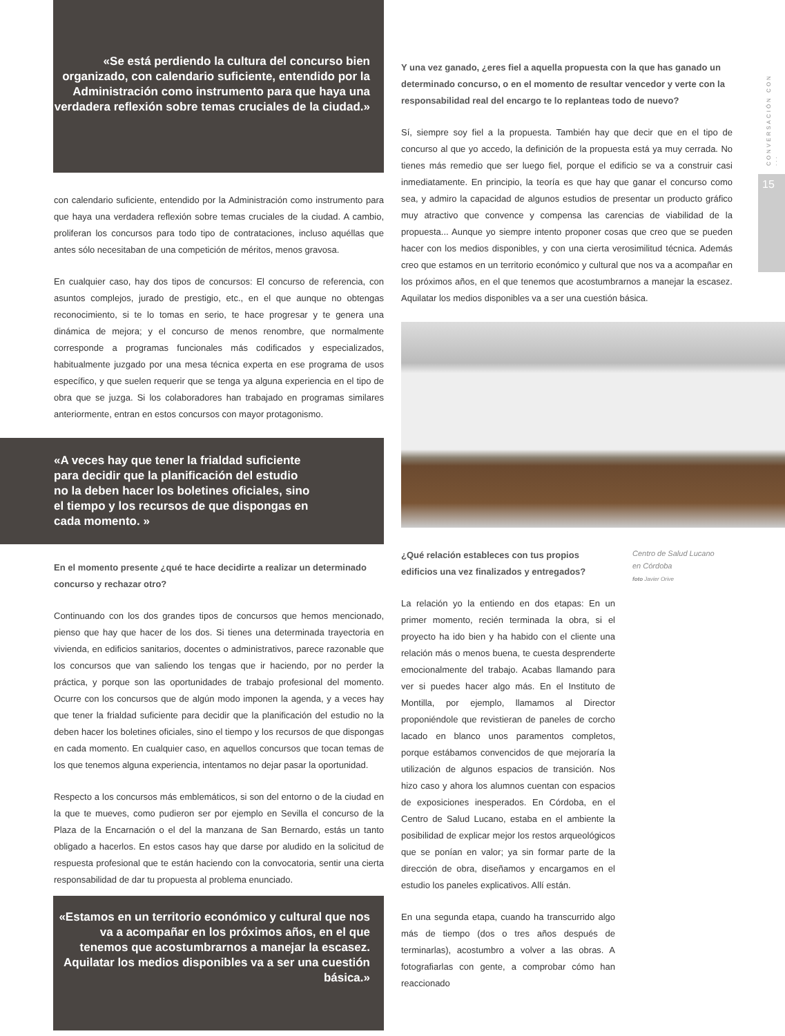«Se está perdiendo la cultura del concurso bien organizado, con calendario suficiente, entendido por la Administración como instrumento para que haya una verdadera reflexión sobre temas cruciales de la ciudad.»
con calendario suficiente, entendido por la Administración como instrumento para que haya una verdadera reflexión sobre temas cruciales de la ciudad. A cambio, proliferan los concursos para todo tipo de contrataciones, incluso aquéllas que antes sólo necesitaban de una competición de méritos, menos gravosa.
En cualquier caso, hay dos tipos de concursos: El concurso de referencia, con asuntos complejos, jurado de prestigio, etc., en el que aunque no obtengas reconocimiento, si te lo tomas en serio, te hace progresar y te genera una dinámica de mejora; y el concurso de menos renombre, que normalmente corresponde a programas funcionales más codificados y especializados, habitualmente juzgado por una mesa técnica experta en ese programa de usos específico, y que suelen requerir que se tenga ya alguna experiencia en el tipo de obra que se juzga. Si los colaboradores han trabajado en programas similares anteriormente, entran en estos concursos con mayor protagonismo.
«A veces hay que tener la frialdad suficiente para decidir que la planificación del estudio no la deben hacer los boletines oficiales, sino el tiempo y los recursos de que dispongas en cada momento. »
En el momento presente ¿qué te hace decidirte a realizar un determinado concurso y rechazar otro?
Continuando con los dos grandes tipos de concursos que hemos mencionado, pienso que hay que hacer de los dos. Si tienes una determinada trayectoria en vivienda, en edificios sanitarios, docentes o administrativos, parece razonable que los concursos que van saliendo los tengas que ir haciendo, por no perder la práctica, y porque son las oportunidades de trabajo profesional del momento. Ocurre con los concursos que de algún modo imponen la agenda, y a veces hay que tener la frialdad suficiente para decidir que la planificación del estudio no la deben hacer los boletines oficiales, sino el tiempo y los recursos de que dispongas en cada momento. En cualquier caso, en aquellos concursos que tocan temas de los que tenemos alguna experiencia, intentamos no dejar pasar la oportunidad.
Respecto a los concursos más emblemáticos, si son del entorno o de la ciudad en la que te mueves, como pudieron ser por ejemplo en Sevilla el concurso de la Plaza de la Encarnación o el del la manzana de San Bernardo, estás un tanto obligado a hacerlos. En estos casos hay que darse por aludido en la solicitud de respuesta profesional que te están haciendo con la convocatoria, sentir una cierta responsabilidad de dar tu propuesta al problema enunciado.
«Estamos en un territorio económico y cultural que nos va a acompañar en los próximos años, en el que tenemos que acostumbrarnos a manejar la escasez. Aquilatar los medios disponibles va a ser una cuestión básica.»
Y una vez ganado, ¿eres fiel a aquella propuesta con la que has ganado un determinado concurso, o en el momento de resultar vencedor y verte con la responsabilidad real del encargo te lo replanteas todo de nuevo?
Sí, siempre soy fiel a la propuesta. También hay que decir que en el tipo de concurso al que yo accedo, la definición de la propuesta está ya muy cerrada. No tienes más remedio que ser luego fiel, porque el edificio se va a construir casi inmediatamente. En principio, la teoría es que hay que ganar el concurso como sea, y admiro la capacidad de algunos estudios de presentar un producto gráfico muy atractivo que convence y compensa las carencias de viabilidad de la propuesta... Aunque yo siempre intento proponer cosas que creo que se pueden hacer con los medios disponibles, y con una cierta verosimilitud técnica. Además creo que estamos en un territorio económico y cultural que nos va a acompañar en los próximos años, en el que tenemos que acostumbrarnos a manejar la escasez. Aquilatar los medios disponibles va a ser una cuestión básica.
¿Qué relación estableces con tus propios edificios una vez finalizados y entregados?
La relación yo la entiendo en dos etapas: En un primer momento, recién terminada la obra, si el proyecto ha ido bien y ha habido con el cliente una relación más o menos buena, te cuesta desprenderte emocionalmente del trabajo. Acabas llamando para ver si puedes hacer algo más. En el Instituto de Montilla, por ejemplo, llamamos al Director proponiéndole que revistieran de paneles de corcho lacado en blanco unos paramentos completos, porque estábamos convencidos de que mejoraría la utilización de algunos espacios de transición. Nos hizo caso y ahora los alumnos cuentan con espacios de exposiciones inesperados. En Córdoba, en el Centro de Salud Lucano, estaba en el ambiente la posibilidad de explicar mejor los restos arqueológicos que se ponían en valor; ya sin formar parte de la dirección de obra, diseñamos y encargamos en el estudio los paneles explicativos. Allí están.
En una segunda etapa, cuando ha transcurrido algo más de tiempo (dos o tres años después de terminarlas), acostumbro a volver a las obras. A fotografiarlas con gente, a comprobar cómo han reaccionado
Centro de Salud Lucano
en Córdoba
foto Javier Orive
CONVERSACIÓN CON ...
15